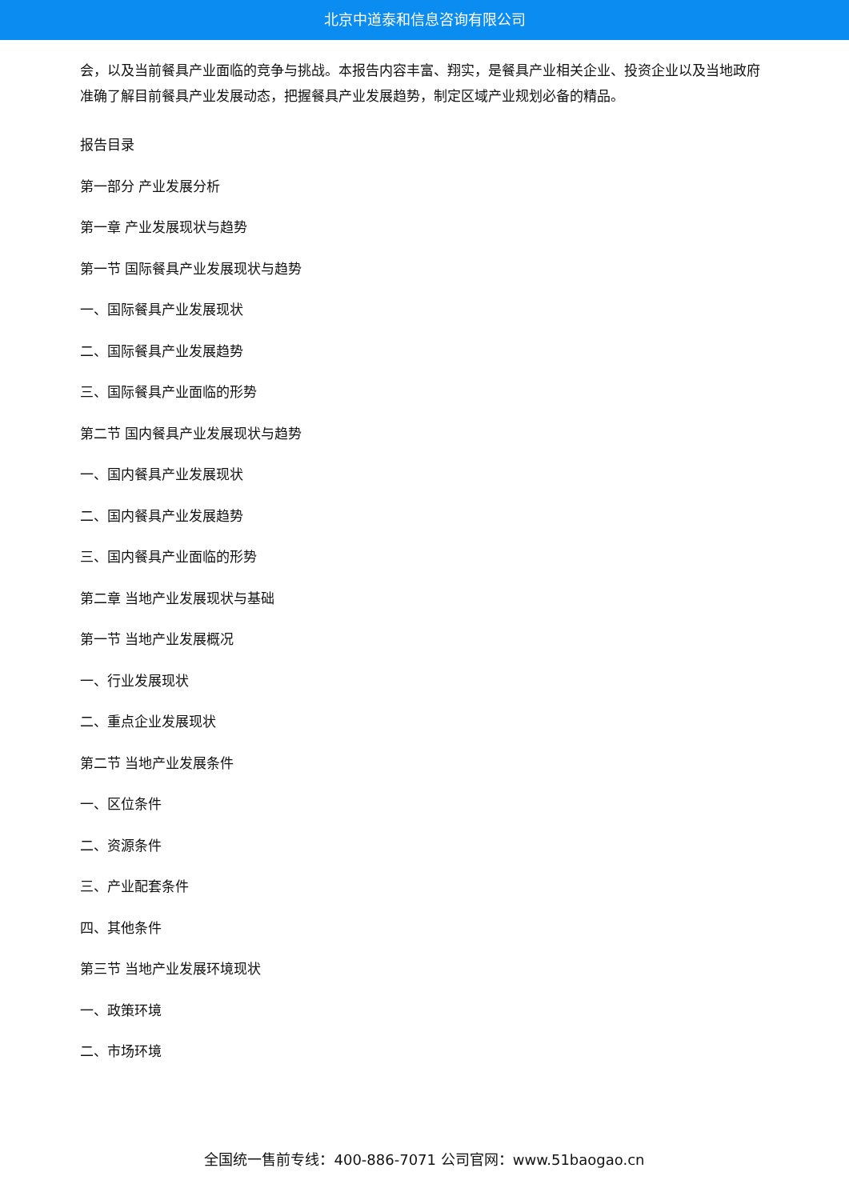北京中道泰和信息咨询有限公司
会，以及当前餐具产业面临的竞争与挑战。本报告内容丰富、翔实，是餐具产业相关企业、投资企业以及当地政府准确了解目前餐具产业发展动态，把握餐具产业发展趋势，制定区域产业规划必备的精品。
报告目录
第一部分 产业发展分析
第一章 产业发展现状与趋势
第一节 国际餐具产业发展现状与趋势
一、国际餐具产业发展现状
二、国际餐具产业发展趋势
三、国际餐具产业面临的形势
第二节 国内餐具产业发展现状与趋势
一、国内餐具产业发展现状
二、国内餐具产业发展趋势
三、国内餐具产业面临的形势
第二章 当地产业发展现状与基础
第一节 当地产业发展概况
一、行业发展现状
二、重点企业发展现状
第二节 当地产业发展条件
一、区位条件
二、资源条件
三、产业配套条件
四、其他条件
第三节 当地产业发展环境现状
一、政策环境
二、市场环境
全国统一售前专线：400-886-7071 公司官网：www.51baogao.cn